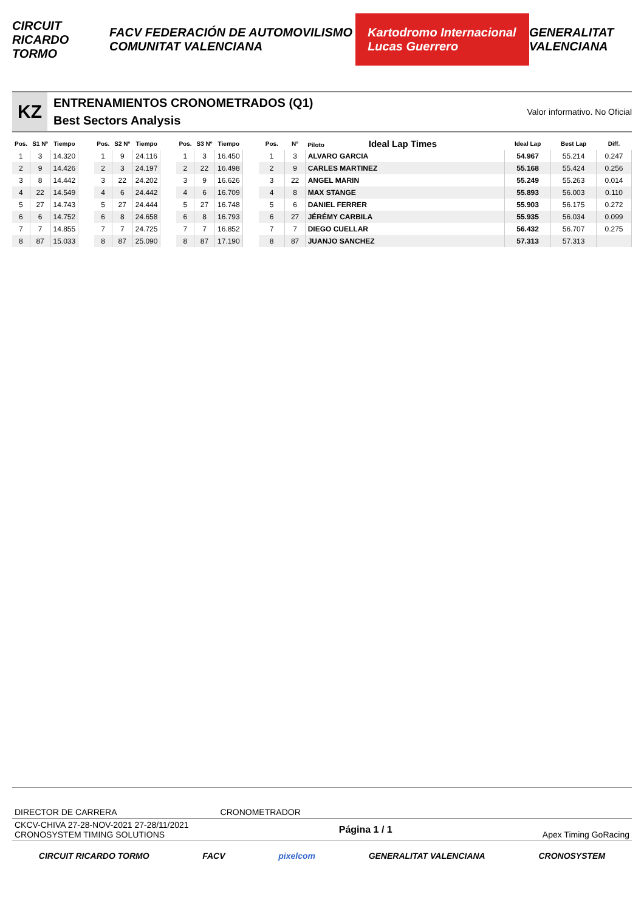CIRCUIT RICARDO TORMO FACV FEDERACIÓN DE AUTOMOVILISMO COMUNITAT VALENCIANA Kartodromo Internacional Lucas Guerrero GENERALITAT VALENCIANA
KZ
ENTRENAMIENTOS CRONOMETRADOS (Q1)
Best Sectors Analysis
Valor informativo. No Oficial
| Pos. | S1 Nº | Tiempo |
| --- | --- | --- |
| 1 | 3 | 14.320 |
| 2 | 9 | 14.426 |
| 3 | 8 | 14.442 |
| 4 | 22 | 14.549 |
| 5 | 27 | 14.743 |
| 6 | 6 | 14.752 |
| 7 | 7 | 14.855 |
| 8 | 87 | 15.033 |
| Pos. | S2 Nº | Tiempo |
| --- | --- | --- |
| 1 | 9 | 24.116 |
| 2 | 3 | 24.197 |
| 3 | 22 | 24.202 |
| 4 | 6 | 24.442 |
| 5 | 27 | 24.444 |
| 6 | 8 | 24.658 |
| 7 | 7 | 24.725 |
| 8 | 87 | 25.090 |
| Pos. | S3 Nº | Tiempo |
| --- | --- | --- |
| 1 | 3 | 16.450 |
| 2 | 22 | 16.498 |
| 3 | 9 | 16.626 |
| 4 | 6 | 16.709 |
| 5 | 27 | 16.748 |
| 6 | 8 | 16.793 |
| 7 | 7 | 16.852 |
| 8 | 87 | 17.190 |
| Pos. | Nº | Piloto Ideal Lap Times | Ideal Lap | Best Lap | Diff. |
| --- | --- | --- | --- | --- | --- |
| 1 | 3 | ALVARO GARCIA | 54.967 | 55.214 | 0.247 |
| 2 | 9 | CARLES MARTINEZ | 55.168 | 55.424 | 0.256 |
| 3 | 22 | ANGEL MARIN | 55.249 | 55.263 | 0.014 |
| 4 | 8 | MAX STANGE | 55.893 | 56.003 | 0.110 |
| 5 | 6 | DANIEL FERRER | 55.903 | 56.175 | 0.272 |
| 6 | 27 | JÉRÉMY CARBILA | 55.935 | 56.034 | 0.099 |
| 7 | 7 | DIEGO CUELLAR | 56.432 | 56.707 | 0.275 |
| 8 | 87 | JUANJO SANCHEZ | 57.313 | 57.313 | |
DIRECTOR DE CARRERA CRONOMETRADOR
CKCV-CHIVA 27-28-NOV-2021 27-28/11/2021
CRONOSYSTEM TIMING SOLUTIONS
Página 1 / 1
Apex Timing GoRacing
CIRCUIT RICARDO TORMO FACV pixelcom GENERALITAT VALENCIANA CRONOSYSTEM